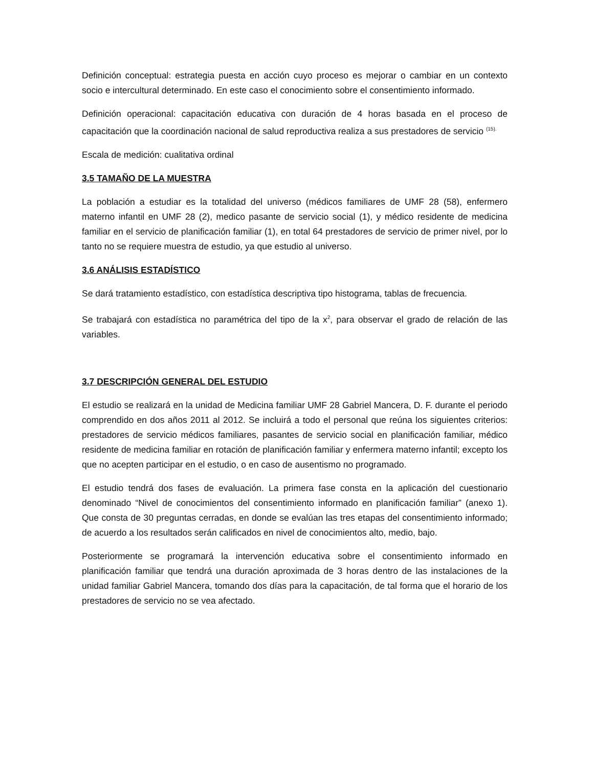Definición conceptual: estrategia puesta en acción cuyo proceso es mejorar o cambiar en un contexto socio e intercultural determinado. En este caso el conocimiento sobre el consentimiento informado.
Definición operacional: capacitación educativa con duración de 4 horas basada en el proceso de capacitación que la coordinación nacional de salud reproductiva realiza a sus prestadores de servicio <sup>(15).</sup>
Escala de medición: cualitativa ordinal
3.5 TAMAÑO DE LA MUESTRA
La población a estudiar es la totalidad del universo (médicos familiares de UMF 28 (58), enfermero materno infantil en UMF 28 (2), medico pasante de servicio social (1), y médico residente de medicina familiar en el servicio de planificación familiar (1), en total 64 prestadores de servicio de primer nivel, por lo tanto no se requiere muestra de estudio, ya que estudio al universo.
3.6 ANÁLISIS ESTADÍSTICO
Se dará tratamiento estadístico, con estadística descriptiva tipo histograma, tablas de frecuencia.
Se trabajará con estadística no paramétrica del tipo de la x<sup>2</sup>, para observar el grado de relación de las variables.
3.7 DESCRIPCIÓN GENERAL DEL ESTUDIO
El estudio se realizará en la unidad de Medicina familiar UMF 28 Gabriel Mancera, D. F. durante el periodo comprendido en dos años 2011 al 2012. Se incluirá a todo el personal que reúna los siguientes criterios: prestadores de servicio médicos familiares, pasantes de servicio social en planificación familiar, médico residente de medicina familiar en rotación de planificación familiar y enfermera materno infantil; excepto los que no acepten participar en el estudio, o en caso de ausentismo no programado.
El estudio tendrá dos fases de evaluación. La primera fase consta en la aplicación del cuestionario denominado “Nivel de conocimientos del consentimiento informado en planificación familiar” (anexo 1). Que consta de 30 preguntas cerradas, en donde se evalúan las tres etapas del consentimiento informado; de acuerdo a los resultados serán calificados en nivel de conocimientos alto, medio, bajo.
Posteriormente se programará la intervención educativa sobre el consentimiento informado en planificación familiar que tendrá una duración aproximada de 3 horas dentro de las instalaciones de la unidad familiar Gabriel Mancera, tomando dos días para la capacitación, de tal forma que el horario de los prestadores de servicio no se vea afectado.